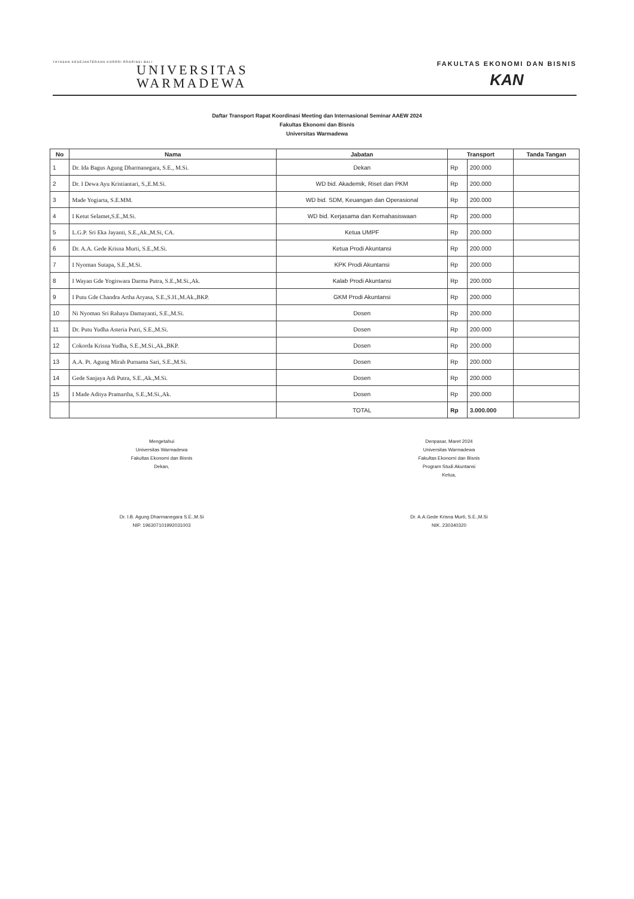YAYASAN KESEJAHTERAAN KORPRI PROPINSI BALI
UNIVERSITAS
WARMADEWA
FAKULTAS EKONOMI DAN BISNIS
KAN
Daftar Transport Rapat Koordinasi Meeting dan Internasional Seminar AAEW 2024
Fakultas Ekonomi dan Bisnis
Universitas Warmadewa
| No | Nama | Jabatan | Transport | | Tanda Tangan |
| --- | --- | --- | --- | --- | --- |
| 1 | Dr. Ida Bagus Agung Dharmanegara, S.E., M.Si. | Dekan | Rp | 200.000 | |
| 2 | Dr. I Dewa Ayu Kristiantari, S.,E.M.Si. | WD bid. Akademik, Riset dan PKM | Rp | 200.000 | |
| 3 | Made Yogiarta, S.E.MM. | WD bid. SDM, Keuangan dan Operasional | Rp | 200.000 | |
| 4 | I Ketut Selamet,S.E.,M.Si. | WD bid. Kerjasama dan Kemahasiswaan | Rp | 200.000 | |
| 5 | L.G.P. Sri Eka Jayanti, S.E.,Ak.,M.Si, CA. | Ketua UMPF | Rp | 200.000 | |
| 6 | Dr. A.A. Gede Krisna Murti, S.E.,M.Si. | Ketua Prodi Akuntansi | Rp | 200.000 | |
| 7 | I Nyoman Sutapa, S.E.,M.Si. | KPK Prodi Akuntansi | Rp | 200.000 | |
| 8 | I Wayan Gde Yogiswara Darma Putra, S.E.,M.Si.,Ak. | Kalab Prodi Akuntansi | Rp | 200.000 | |
| 9 | I Putu Gde Chandra Artha Aryasa, S.E.,S.H.,M.Ak.,BKP. | GKM Prodi Akuntansi | Rp | 200.000 | |
| 10 | Ni Nyoman Sri Rahayu Damayanti, S.E.,M.Si. | Dosen | Rp | 200.000 | |
| 11 | Dr. Putu Yudha Asteria Putri, S.E.,M.Si. | Dosen | Rp | 200.000 | |
| 12 | Cokorda Krisna Yudha, S.E.,M.Si.,Ak.,BKP. | Dosen | Rp | 200.000 | |
| 13 | A.A. Pt. Agung Mirah Purnama Sari, S.E.,M.Si. | Dosen | Rp | 200.000 | |
| 14 | Gede Sanjaya Adi Putra, S.E.,Ak.,M.Si. | Dosen | Rp | 200.000 | |
| 15 | I Made Aditya Pramartha, S.E.,M.Si.,Ak. | Dosen | Rp | 200.000 | |
| | | TOTAL | Rp | 3.000.000 | |
Mengetahui
Universitas Warmadewa
Fakultas Ekonomi dan Bisnis
Dekan,
Dr. I.B. Agung Dharmanegara S.E.,M.Si
NIP. 196307101992031003
Denpasar, Maret 2024
Universitas Warmadewa
Fakultas Ekonomi dan Bisnis
Program Studi Akuntansi
Ketua,
Dr. A.A.Gede Krisna Murti, S.E.,M.Si
NIK. 230340320